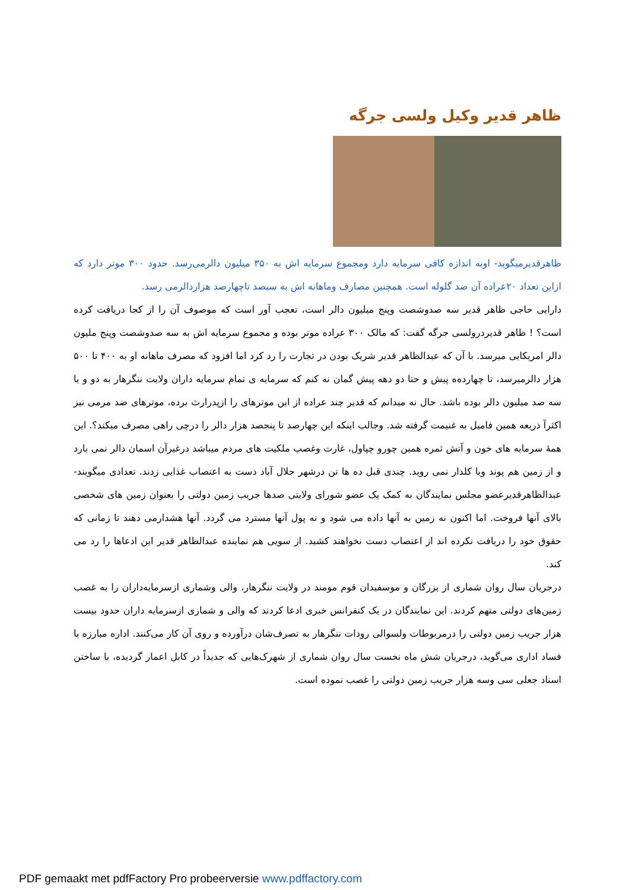ظاهر قدیر وکیل ولسی جرگه
ظاهرقدیرمیگوید- اوبه اندازه کافی سرمایه دارد ومجموع سرمایه اش به ۳۵۰ میلیون دالرمی‌رسد. حدود ۳۰۰ موتر دارد که ازاین تعداد ۲۰عراده آن ضد گلوله است. همچنین مصارف وماهانه اش به سیصد تاچهارصد هزاردالرمی رسد.
دارایی حاجی ظاهر قدیر سه صدوشصت وپنج میلیون دالر است، تعجب آور است که موصوف آن را از کجا دریافت کرده است؟ ! ظاهر قدیردرولسی جرگه گفت: که مالک ۳۰۰ عراده موتر بوده و مجموع سرمایه اش به سه صدوشصت وپنج ملیون دالر امریکایی میرسد. با آن که عبدالظاهر قدیر شریک بودن در تجارت را رد کرد اما افزود که مصرف ماهانه او به ۴۰۰ تا ۵۰۰ هزار دالرمیرسد، تا چهارده‌ه پیش و حتا دو دهه پیش گمان نه کنم که سرمایه ی تمام سرمایه داران ولایت ننگرهار به دو و یا سه صد میلیون دالر بوده باشد. حال نه میدانم که قدیر چند عراده از این موترهای را ازپدرارث برده، موترهای ضد مرمی نیز اکثرآ ذریعه همین فامیل به غنیمت گرفته شد. وجالب اینکه این چهارصد تا پنجصد هزار دالر را درچی راهی مصرف میکند؟. این همهٔ سرمایه های خون و آتش ثمره همین چورو چپاول، غارت وغصب ملکیت های مردم میباشد درغیرآن اسمان دالر نمی بارد و از زمین هم پوند ویا کلدار نمی روید. چندی قبل ده ها تن درشهر جلال آباد دست به اعتصاب غذایی زدند. تعدادی میگویند- عبدالظاهرقدیرعضو مجلس نمایندگان به کمک یک عضو شورای ولایتی صدها جریب زمین دولتی را بعنوان زمین های شخصی بالای آنها فروخت. اما اکنون نه زمین به آنها داده می شود و نه پول آنها مسترد می گردد. آنها هشدارمی دهند تا زمانی که حقوق خود را دریافت نکرده اند از اعتصاب دست نخواهند کشید. از سویی هم نماینده عبدالظاهر قدیر این ادعاها را رد می کند.
درجریان سال روان شماری از بزرگان و موسفیدان قوم مومند در ولایت ننگرهار، والی وشماری ازسرمایه‌داران را به غصب زمین‌های دولتی متهم کردند. این نمایندگان در یک کنفرانس خبری ادعا کردند که والی و شماری ازسرمایه داران حدود بیست هزار جریب زمین دولتی را درمربوطات ولسوالی رودات ننگرهار به تصرف‌شان درآورده و روی آن کار می‌کنند. اداره مبارزه با فساد اداری می‌گوید، درجریان شش ماه نخست سال روان شماری از شهرک‌هایی که جدیداً در کابل اعمار گردیده، با ساختن اسناد جعلی سی وسه هزار جریب زمین دولتی را غصب نموده است.
PDF gemaakt met pdfFactory Pro probeerversie www.pdffactory.com